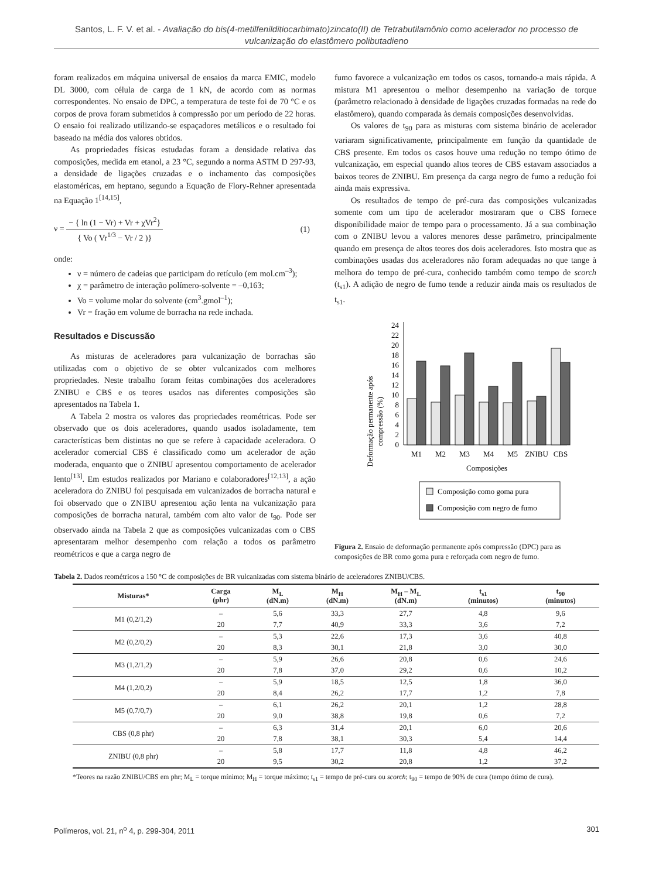Santos, L. F. V. et al. - Avaliação do bis(4-metilfenilditiocarbimato)zincato(II) de Tetrabutilamônio como acelerador no processo de vulcanização do elastômero polibutadieno
foram realizados em máquina universal de ensaios da marca EMIC, modelo DL 3000, com célula de carga de 1 kN, de acordo com as normas correspondentes. No ensaio de DPC, a temperatura de teste foi de 70 °C e os corpos de prova foram submetidos à compressão por um período de 22 horas. O ensaio foi realizado utilizando-se espaçadores metálicos e o resultado foi baseado na média dos valores obtidos.
As propriedades físicas estudadas foram a densidade relativa das composições, medida em etanol, a 23 °C, segundo a norma ASTM D 297-93, a densidade de ligações cruzadas e o inchamento das composições elastoméricas, em heptano, segundo a Equação de Flory-Rehner apresentada na Equação 1<sup>[14,15]</sup>,
ν = − { ln (1 − Vr) + Vr + χVr<sup>2</sup>} { Vo ( Vr<sup>1/3</sup> − Vr / 2 )}
(1)
onde:
ν = número de cadeias que participam do retículo (em mol.cm<sup>–3</sup>);
χ = parâmetro de interação polímero-solvente = –0,163;
Vo = volume molar do solvente (cm<sup>3</sup>.gmol<sup>–1</sup>);
Vr = fração em volume de borracha na rede inchada.
Resultados e Discussão
As misturas de aceleradores para vulcanização de borrachas são utilizadas com o objetivo de se obter vulcanizados com melhores propriedades. Neste trabalho foram feitas combinações dos aceleradores ZNIBU e CBS e os teores usados nas diferentes composições são apresentados na Tabela 1.
A Tabela 2 mostra os valores das propriedades reométricas. Pode ser observado que os dois aceleradores, quando usados isoladamente, tem características bem distintas no que se refere à capacidade aceleradora. O acelerador comercial CBS é classificado como um acelerador de ação moderada, enquanto que o ZNIBU apresentou comportamento de acelerador lento<sup>[13]</sup>. Em estudos realizados por Mariano e colaboradores<sup>[12,13]</sup>, a ação aceleradora do ZNIBU foi pesquisada em vulcanizados de borracha natural e foi observado que o ZNIBU apresentou ação lenta na vulcanização para composições de borracha natural, também com alto valor de t<sub>90</sub>. Pode ser observado ainda na Tabela 2 que as composições vulcanizadas com o CBS apresentaram melhor desempenho com relação a todos os parâmetro reométricos e que a carga negro de
fumo favorece a vulcanização em todos os casos, tornando-a mais rápida. A mistura M1 apresentou o melhor desempenho na variação de torque (parâmetro relacionado à densidade de ligações cruzadas formadas na rede do elastômero), quando comparada às demais composições desenvolvidas.
Os valores de t<sub>90</sub> para as misturas com sistema binário de acelerador variaram significativamente, principalmente em função da quantidade de CBS presente. Em todos os casos houve uma redução no tempo ótimo de vulcanização, em especial quando altos teores de CBS estavam associados a baixos teores de ZNIBU. Em presença da carga negro de fumo a redução foi ainda mais expressiva.
Os resultados de tempo de pré-cura das composições vulcanizadas somente com um tipo de acelerador mostraram que o CBS fornece disponibilidade maior de tempo para o processamento. Já a sua combinação com o ZNIBU levou a valores menores desse parâmetro, principalmente quando em presença de altos teores dos dois aceleradores. Isto mostra que as combinações usadas dos aceleradores não foram adequadas no que tange à melhora do tempo de pré-cura, conhecido também como tempo de scorch (t<sub>s1</sub>). A adição de negro de fumo tende a reduzir ainda mais os resultados de t<sub>s1</sub>.
Deformação permanente após
compressão (%)
0
2
4
6
8
10
12
14
16
18
20
22
24
M1
M2
M3
M4
M5
ZNIBU
CBS
Composições
Composição como goma pura
Composição com negro de fumo
Figura 2. Ensaio de deformação permanente após compressão (DPC) para as composições de BR como goma pura e reforçada com negro de fumo.
Tabela 2. Dados reométricos a 150 °C de composições de BR vulcanizadas com sistema binário de aceleradores ZNIBU/CBS.
| Misturas* | Carga (phr) | M<sub>L</sub> (dN.m) | M<sub>H</sub> (dN.m) | M<sub>H</sub> – M<sub>L</sub> (dN.m) | t<sub>s1</sub> (minutos) | t<sub>90</sub> (minutos) |
| --- | --- | --- | --- | --- | --- | --- |
| M1 (0,2/1,2) | – | 5,6 | 33,3 | 27,7 | 4,8 | 9,6 |
| | 20 | 7,7 | 40,9 | 33,3 | 3,6 | 7,2 |
| M2 (0,2/0,2) | – | 5,3 | 22,6 | 17,3 | 3,6 | 40,8 |
| | 20 | 8,3 | 30,1 | 21,8 | 3,0 | 30,0 |
| M3 (1,2/1,2) | – | 5,9 | 26,6 | 20,8 | 0,6 | 24,6 |
| | 20 | 7,8 | 37,0 | 29,2 | 0,6 | 10,2 |
| M4 (1,2/0,2) | – | 5,9 | 18,5 | 12,5 | 1,8 | 36,0 |
| | 20 | 8,4 | 26,2 | 17,7 | 1,2 | 7,8 |
| M5 (0,7/0,7) | – | 6,1 | 26,2 | 20,1 | 1,2 | 28,8 |
| | 20 | 9,0 | 38,8 | 19,8 | 0,6 | 7,2 |
| CBS (0,8 phr) | – | 6,3 | 31,4 | 20,1 | 6,0 | 20,6 |
| | 20 | 7,8 | 38,1 | 30,3 | 5,4 | 14,4 |
| ZNIBU (0,8 phr) | – | 5,8 | 17,7 | 11,8 | 4,8 | 46,2 |
| | 20 | 9,5 | 30,2 | 20,8 | 1,2 | 37,2 |
*Teores na razão ZNIBU/CBS em phr; M<sub>L</sub> = torque mínimo; M<sub>H</sub> = torque máximo; t<sub>s1</sub> = tempo de pré-cura ou scorch; t<sub>90</sub> = tempo de 90% de cura (tempo ótimo de cura).
Polímeros, vol. 21, n<sup>o</sup> 4, p. 299-304, 2011 301